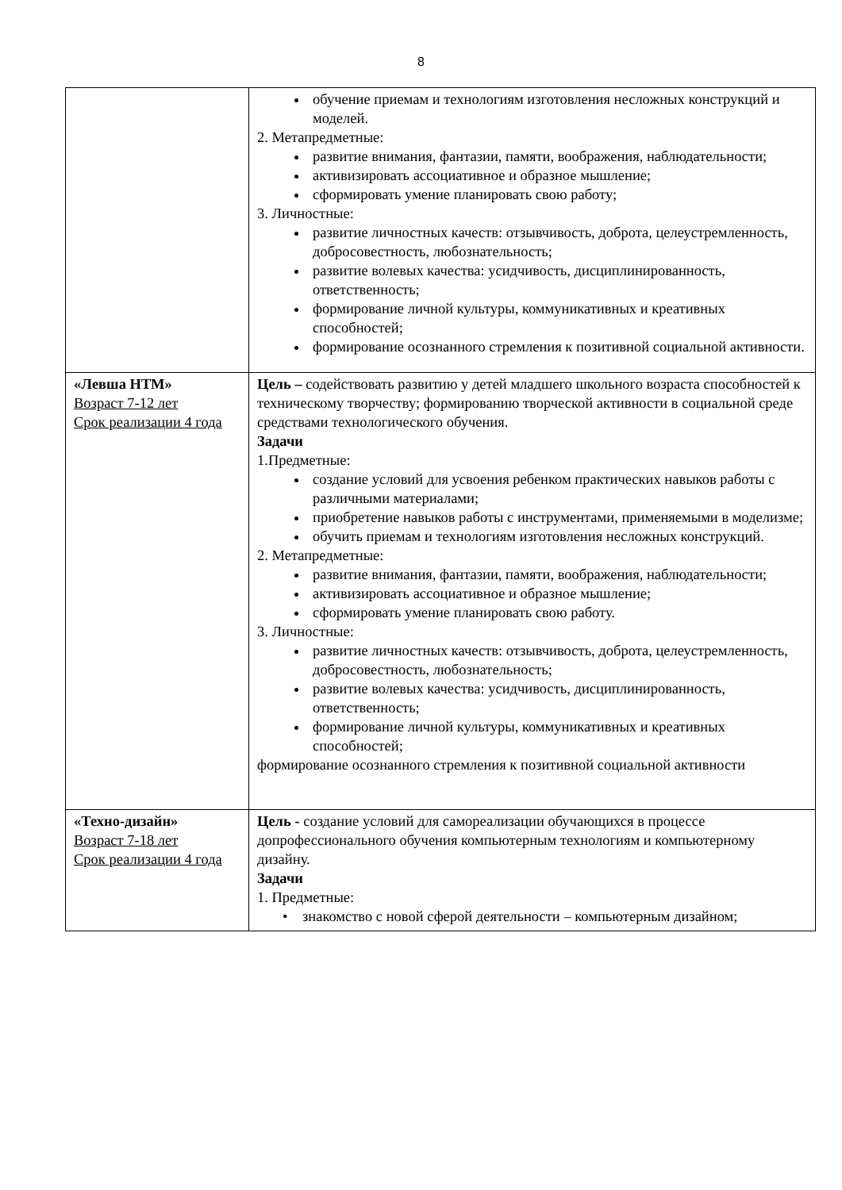8
| | обучение приемам и технологиям изготовления несложных конструкций и моделей. 2. Метапредметные: развитие внимания, фантазии, памяти, воображения, наблюдательности; активизировать ассоциативное и образное мышление; сформировать умение планировать свою работу; 3. Личностные: развитие личностных качеств: отзывчивость, доброта, целеустремленность, добросовестность, любознательность; развитие волевых качества: усидчивость, дисциплинированность, ответственность; формирование личной культуры, коммуникативных и креативных способностей; формирование осознанного стремления к позитивной социальной активности. |
| «Левша НТМ» Возраст 7-12 лет Срок реализации 4 года | Цель – содействовать развитию у детей младшего школьного возраста способностей к техническому творчеству; формированию творческой активности в социальной среде средствами технологического обучения. Задачи 1.Предметные: создание условий для усвоения ребенком практических навыков работы с различными материалами; приобретение навыков работы с инструментами, применяемыми в моделизме; обучить приемам и технологиям изготовления несложных конструкций. 2. Метапредметные: развитие внимания, фантазии, памяти, воображения, наблюдательности; активизировать ассоциативное и образное мышление; сформировать умение планировать свою работу. 3. Личностные: развитие личностных качеств: отзывчивость, доброта, целеустремленность, добросовестность, любознательность; развитие волевых качества: усидчивость, дисциплинированность, ответственность; формирование личной культуры, коммуникативных и креативных способностей; формирование осознанного стремления к позитивной социальной активности |
| «Техно-дизайн» Возраст 7-18 лет Срок реализации 4 года | Цель - создание условий для самореализации обучающихся в процессе допрофессионального обучения компьютерным технологиям и компьютерному дизайну. Задачи 1. Предметные: • знакомство с новой сферой деятельности – компьютерным дизайном; |